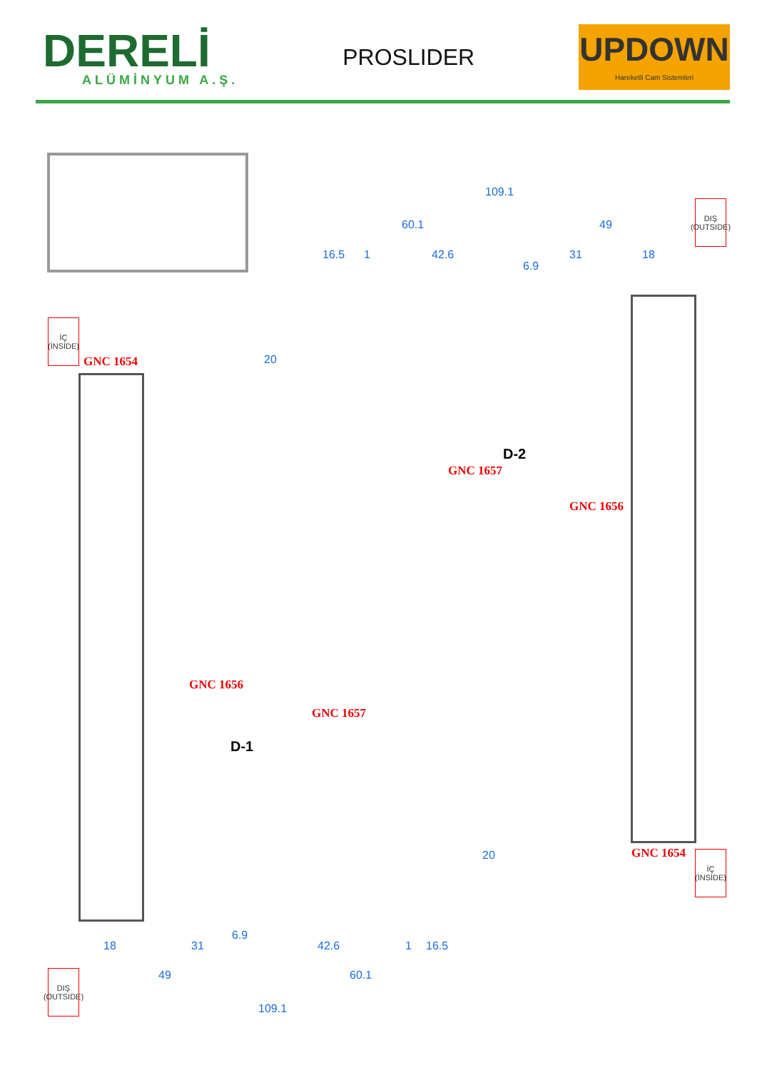DERELİ
ALÜMİNYUM A.Ş.
PROSLIDER
UPDOWN
Hareketli Cam Sistemleri
109.1
60.1 49
16.5 1 42.6 31 18
6.9
20
DIŞ (OUTSIDE)
İÇ (İNSİDE)
GNC 1654
GNC 1657
D-2
GNC 1656
GNC 1656
D-1
GNC 1657
20 GNC 1654
İÇ (İNSİDE)
18 31
6.9
42.6 1 16.5
49 60.1
DIŞ (OUTSIDE)
109.1